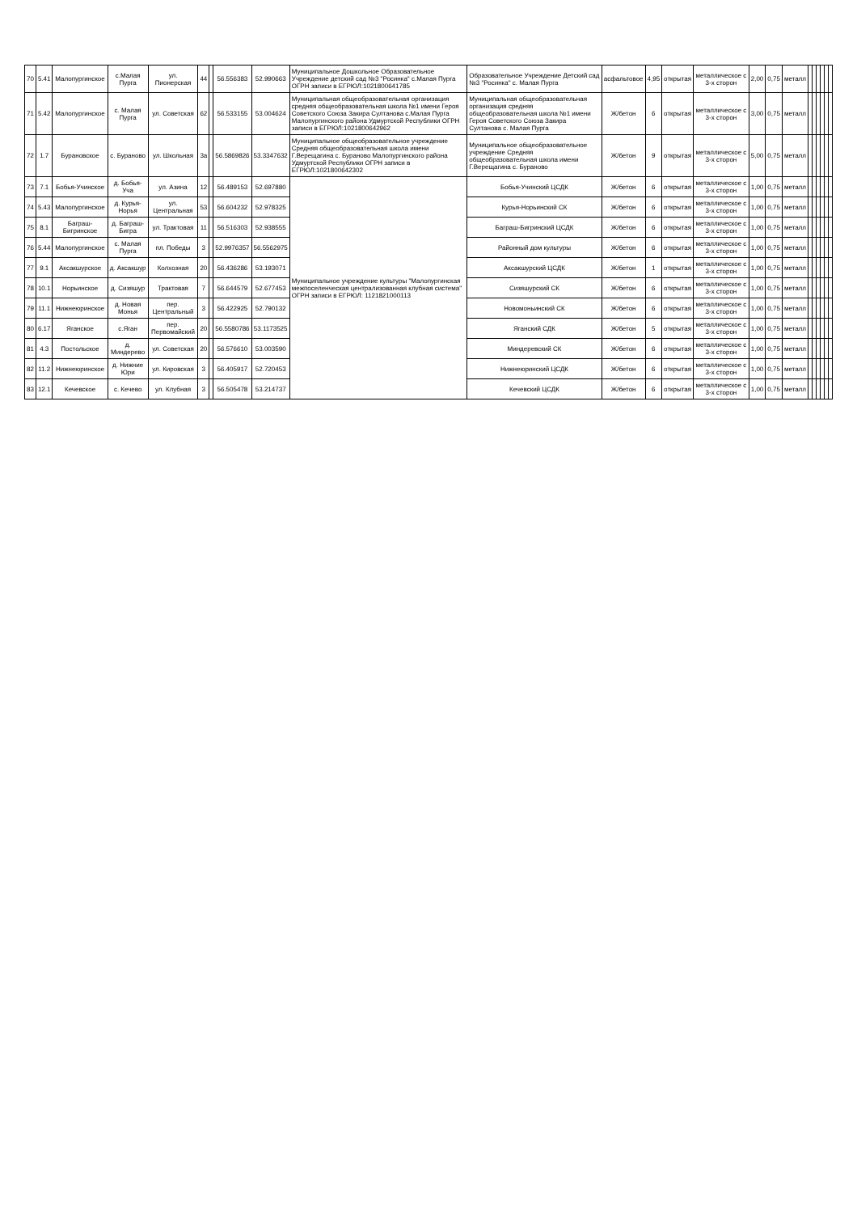| 70 | 5.41 | Малопургинское | с.Малая Пурга | ул. Пионерская | 44 | | 56.556383 | 52.990663 | Муниципальное Дошкольное Образовательное Учреждение детский сад №3 "Росинка" с.Малая Пурга ОГРН записи в ЕГРЮЛ:1021800641785 | Образовательное Учреждение Детский сад №3 "Росинка" с. Малая Пурга | асфальтовое | 4,95 | открытая | металлическое с 3-х сторон | 2,00 | 0,75 | металл | | | | | | |
| 71 | 5.42 | Малопургинское | с. Малая Пурга | ул. Советская | 62 | | 56.533155 | 53.004624 | Муниципальная общеобразовательная организация средняя общеобразовательная школа №1 имени Героя Советского Союза Закира Султанова с.Малая Пурга Малопургинского района Удмуртской Республики ОГРН записи в ЕГРЮЛ:1021800642962 | Муниципальная общеобразовательная организация средняя общеобразовательная школа №1 имени Героя Советского Союза Закира Султанова с. Малая Пурга | Ж/бетон | 6 | открытая | металлическое с 3-х сторон | 3,00 | 0,75 | металл | | | | | | |
| 72 | 1.7 | Бурановское | с. Бураново | ул. Школьная | 3а | | 56.5869826 | 53.3347632 | Муниципальное общеобразовательное учреждение Средняя общеобразовательная школа имени Г.Верещагина с. Бураново Малопургинского района Удмуртской Республики ОГРН записи в ЕГРЮЛ:1021800642302 | Муниципальное общеобразовательное учреждение Средняя общеобразовательная школа имени Г.Верещагина с. Бураново | Ж/бетон | 9 | открытая | металлическое с 3-х сторон | 5,00 | 0,75 | металл | | | | | | |
| 73 | 7.1 | Бобья-Учинское | д. Бобья-Уча | ул. Азина | 12 | | 56.489153 | 52.697880 | Муниципальное учреждение культуры "Малопургинская межпоселенческая централизованная клубная система" ОГРН записи в ЕГРЮЛ: 1121821000113 | Бобья-Учинский ЦСДК | Ж/бетон | 6 | открытая | металлическое с 3-х сторон | 1,00 | 0,75 | металл | | | | | | |
| 74 | 5.43 | Малопургинское | д. Курья-Норья | ул. Центральная | 53 | | 56.604232 | 52.978325 | | Курья-Норьинский СК | Ж/бетон | 6 | открытая | металлическое с 3-х сторон | 1,00 | 0,75 | металл | | | | | | |
| 75 | 8.1 | Баграш-Бигринское | д. Баграш-Бигра | ул. Трактовая | 11 | | 56.516303 | 52.938555 | | Баграш-Бигринский ЦСДК | Ж/бетон | 6 | открытая | металлическое с 3-х сторон | 1,00 | 0,75 | металл | | | | | | |
| 76 | 5.44 | Малопургинское | с. Малая Пурга | пл. Победы | 3 | | 52.9976357 | 56.5562975 | | Районный дом культуры | Ж/бетон | 6 | открытая | металлическое с 3-х сторон | 1,00 | 0,75 | металл | | | | | | |
| 77 | 9.1 | Аксакшурское | д. Аксакшур | Колхозная | 20 | | 56.436286 | 53.193071 | | Аксакшурский ЦСДК | Ж/бетон | 1 | открытая | металлическое с 3-х сторон | 1,00 | 0,75 | металл | | | | | | |
| 78 | 10.1 | Норьинское | д. Сизяшур | Трактовая | 7 | | 56.644579 | 52.677453 | | Сизяшурский СК | Ж/бетон | 6 | открытая | металлическое с 3-х сторон | 1,00 | 0,75 | металл | | | | | | |
| 79 | 11.1 | Нижнеюринское | д. Новая Монья | пер. Центральный | 3 | | 56.422925 | 52.790132 | | Новомоньинский СК | Ж/бетон | 6 | открытая | металлическое с 3-х сторон | 1,00 | 0,75 | металл | | | | | | |
| 80 | 6.17 | Яганское | с.Яган | пер. Первомайский | 20 | | 56.5580786 | 53.1173525 | | Яганский СДК | Ж/бетон | 5 | открытая | металлическое с 3-х сторон | 1,00 | 0,75 | металл | | | | | | |
| 81 | 4.3 | Постольское | д. Миндерево | ул. Советская | 20 | | 56.576610 | 53.003590 | | Миндеревский СК | Ж/бетон | 6 | открытая | металлическое с 3-х сторон | 1,00 | 0,75 | металл | | | | | | |
| 82 | 11.2 | Нижнеюринское | д. Нижние Юри | ул. Кировская | 3 | | 56.405917 | 52.720453 | | Нижнеюринский ЦСДК | Ж/бетон | 6 | открытая | металлическое с 3-х сторон | 1,00 | 0,75 | металл | | | | | | |
| 83 | 12.1 | Кечевское | с. Кечево | ул. Клубная | 3 | | 56.505478 | 53.214737 | | Кечевский ЦСДК | Ж/бетон | 6 | открытая | металлическое с 3-х сторон | 1,00 | 0,75 | металл | | | | | | |